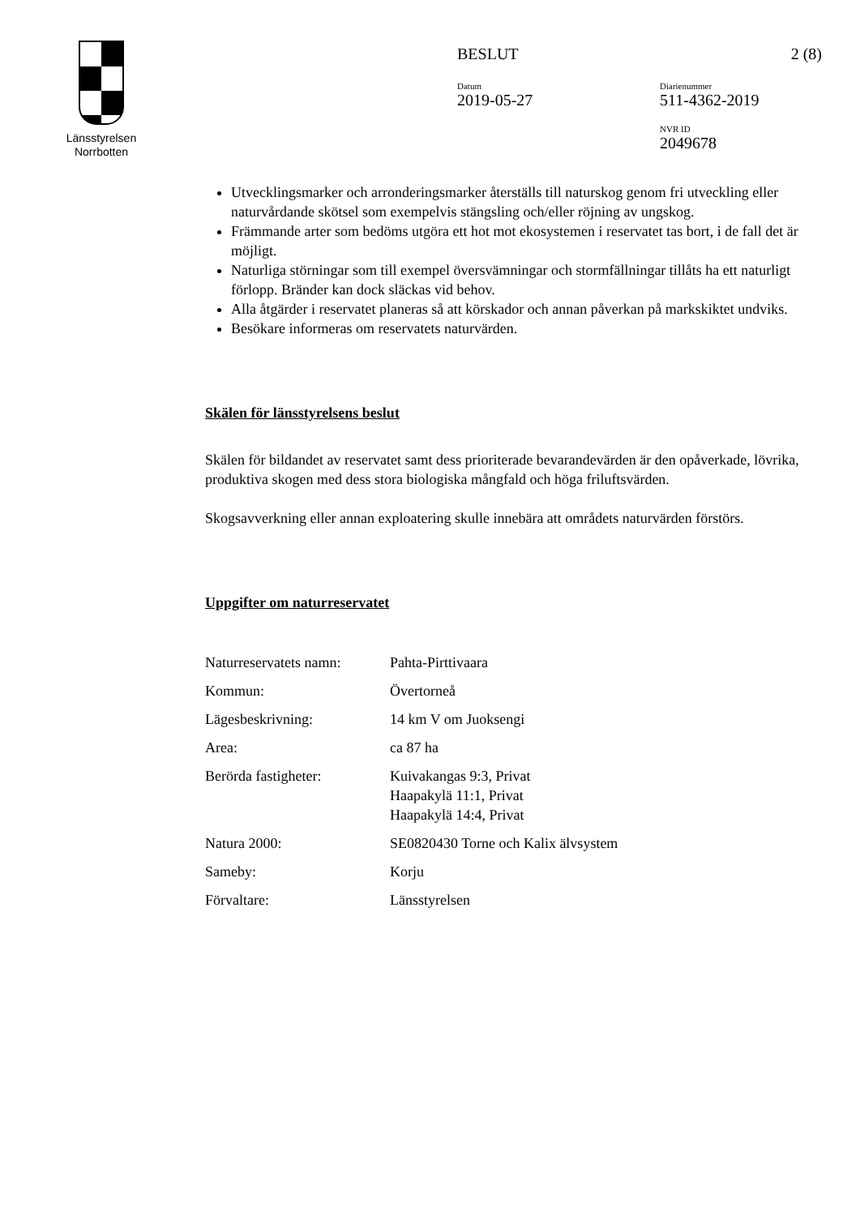Länsstyrelsen
Norrbotten
BESLUT 2 (8)
Datum
2019-05-27
Diarienummer
511-4362-2019
NVR ID
2049678
Utvecklingsmarker och arronderingsmarker återställs till naturskog genom fri utveckling eller naturvårdande skötsel som exempelvis stängsling och/eller röjning av ungskog.
Främmande arter som bedöms utgöra ett hot mot ekosystemen i reservatet tas bort, i de fall det är möjligt.
Naturliga störningar som till exempel översvämningar och stormfällningar tillåts ha ett naturligt förlopp. Bränder kan dock släckas vid behov.
Alla åtgärder i reservatet planeras så att körskador och annan påverkan på markskiktet undviks.
Besökare informeras om reservatets naturvärden.
Skälen för länsstyrelsens beslut
Skälen för bildandet av reservatet samt dess prioriterade bevarandevärden är den opåverkade, lövrika, produktiva skogen med dess stora biologiska mångfald och höga friluftsvärden.
Skogsavverkning eller annan exploatering skulle innebära att områdets naturvärden förstörs.
Uppgifter om naturreservatet
| Naturreservatets namn: | Pahta-Pirttivaara |
| Kommun: | Övertorneå |
| Lägesbeskrivning: | 14 km V om Juoksengi |
| Area: | ca 87 ha |
| Berörda fastigheter: | Kuivakangas 9:3, Privat Haapakylä 11:1, Privat Haapakylä 14:4, Privat |
| Natura 2000: | SE0820430 Torne och Kalix älvsystem |
| Sameby: | Korju |
| Förvaltare: | Länsstyrelsen |